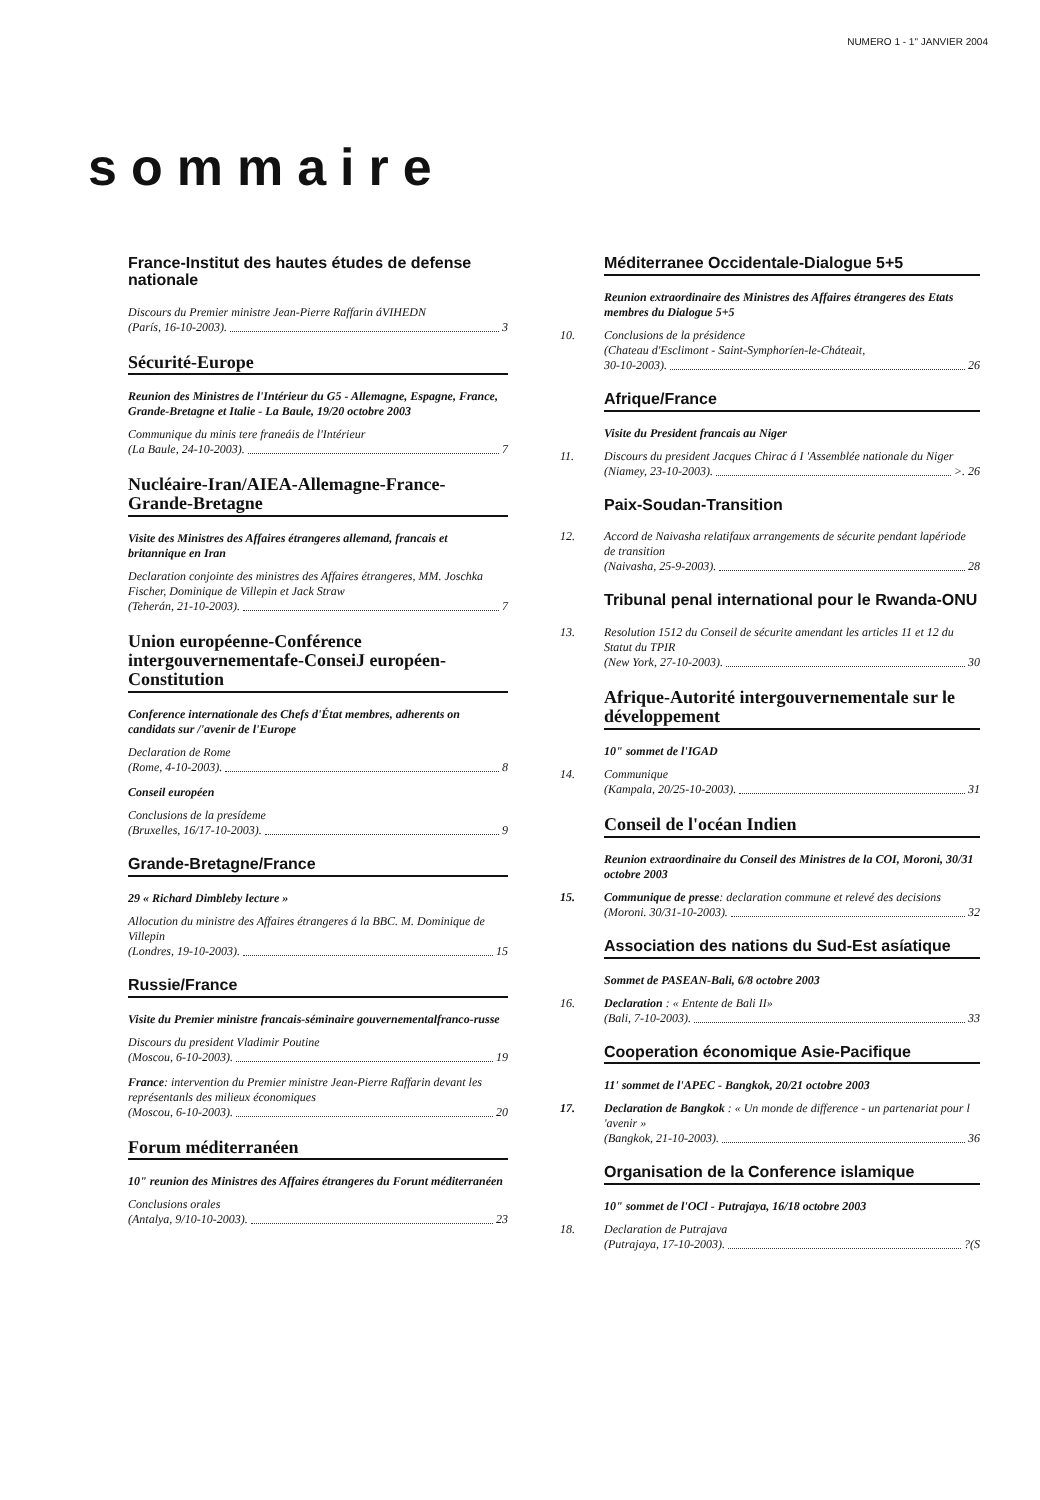NUMERO 1 - 1" JANVIER 2004
sommaire
France-Institut des hautes études de defense nationale
Discours du Premier ministre Jean-Pierre Raffarin áVIHEDN
(París, 16-10-2003). 3
Sécurité-Europe
Reunion des Ministres de l'Intérieur du G5 - Allemagne, Espagne, France, Grande-Bretagne et Italie - La Baule, 19/20 octobre 2003
Communique du minis tere franeáis de l'Intérieur
(La Baule, 24-10-2003). 7
Nucléaire-Iran/AIEA-Allemagne-France-Grande-Bretagne
Visite des Ministres des Affaires étrangeres allemand, francais et britannique en Iran
Declaration conjointe des ministres des Affaires étrangeres, MM. Joschka Fischer, Dominique de Villepin et Jack Straw
(Teherán, 21-10-2003). 7
Union européenne-Conférence intergouvernementafe-ConseiJ européen-Constitution
Conference internationale des Chefs d'État membres, adherents on candidats sur /'avenir de l'Europe
Declaration de Rome
(Rome, 4-10-2003). 8
Conseil européen
Conclusions de la presídeme
(Bruxelles, 16/17-10-2003). 9
Grande-Bretagne/France
29 « Richard Dimbleby lecture »
Allocution du ministre des Affaires étrangeres á la BBC. M. Dominique de Villepin
(Londres, 19-10-2003). 15
Russie/France
Visite du Premier ministre francais-séminaire gouvernementalfranco-russe
Discours du president Vladimir Poutine
(Moscou, 6-10-2003). 19
France: intervention du Premier ministre Jean-Pierre Raffarin devant les représentanls des milieux économiques
(Moscou, 6-10-2003). 20
Forum méditerranéen
10" reunion des Ministres des Affaires étrangeres du Forunt méditerranéen
Conclusions orales
(Antalya, 9/10-10-2003). 23
Méditerranee Occidentale-Dialogue 5+5
Reunion extraordinaire des Ministres des Affaires étrangeres des Etats membres du Dialogue 5+5
10. Conclusions de la présidence
(Chateau d'Esclimont - Saint-Symphoríen-le-Cháteait,
30-10-2003). 26
Afrique/France
Visite du President francais au Niger
11. Discours du president Jacques Chirac á I 'Assemblée nationale du Niger
(Niamey, 23-10-2003). >. 26
Paix-Soudan-Transition
12. Accord de Naivasha relatifaux arrangements de sécurite pendant lapériode de transition
(Naivasha, 25-9-2003). 28
Tribunal penal international pour le Rwanda-ONU
13. Resolution 1512 du Conseil de sécurite amendant les articles 11 et 12 du Statut du TPIR
(New York, 27-10-2003). 30
Afrique-Autorité intergouvernementale sur le développement
10" sommet de l'IGAD
14. Communique
(Kampala, 20/25-10-2003). 31
Conseil de l'océan Indien
Reunion extraordinaire du Conseil des Ministres de la COI, Moroni, 30/31 octobre 2003
15. Communique de presse: declaration commune et relevé des decisions
(Moroni. 30/31-10-2003). 32
Association des nations du Sud-Est asíatique
Sommet de PASEAN-Bali, 6/8 octobre 2003
16. Declaration : « Entente de Bali II»
(Bali, 7-10-2003). 33
Cooperation économique Asie-Pacifique
11' sommet de l'APEC - Bangkok, 20/21 octobre 2003
17. Declaration de Bangkok : « Un monde de difference - un partenariat pour l 'avenir »
(Bangkok, 21-10-2003). 36
Organisation de la Conference islamique
10" sommet de l'OCl - Putrajaya, 16/18 octobre 2003
18. Declaration de Putrajava
(Putrajaya, 17-10-2003). ?(S